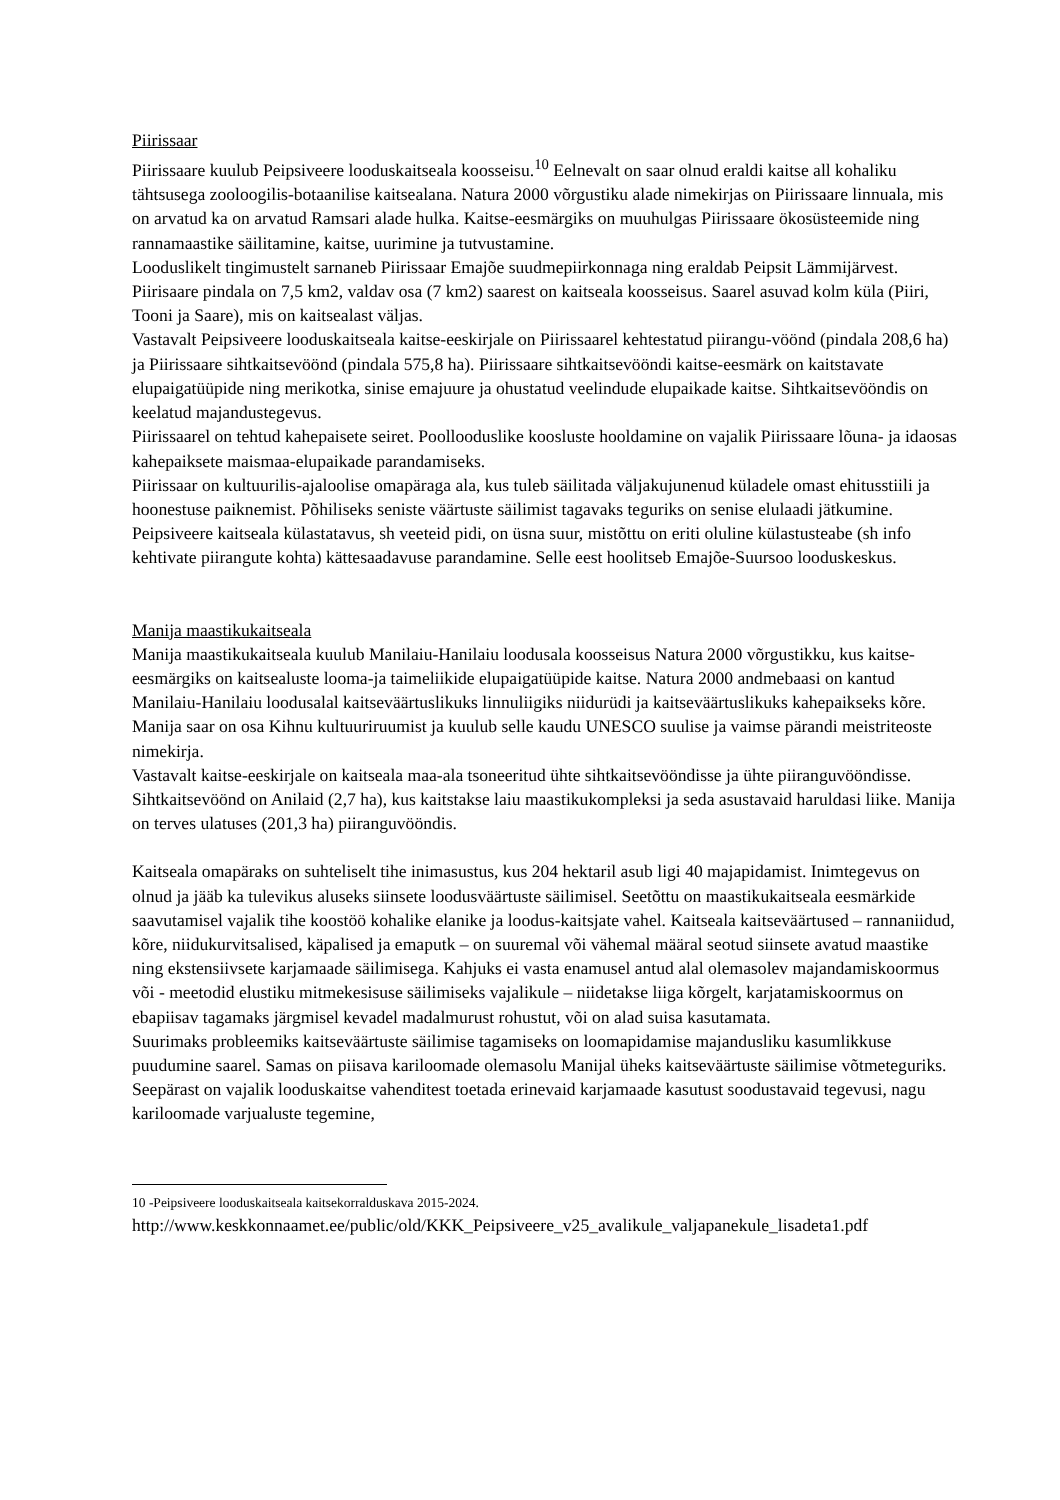Piirissaar
Piirissaare kuulub Peipsiveere looduskaitseala koosseisu.<sup>10</sup> Eelnevalt on saar olnud eraldi kaitse all kohaliku tähtsusega zooloogilis-botaanilise kaitsealana. Natura 2000 võrgustiku alade nimekirjas on Piirissaare linnuala, mis on arvatud ka on arvatud Ramsari alade hulka. Kaitse-eesmärgiks on muuhulgas Piirissaare ökosüsteemide ning rannamaastike säilitamine, kaitse, uurimine ja tutvustamine.
Looduslikelt tingimustelt sarnaneb Piirissaar Emajõe suudmepiirkonnaga ning eraldab Peipsit Lämmijärvest. Piirisaare pindala on 7,5 km2, valdav osa (7 km2) saarest on kaitseala koosseisus. Saarel asuvad kolm küla (Piiri, Tooni ja Saare), mis on kaitsealast väljas.
Vastavalt Peipsiveere looduskaitseala kaitse-eeskirjale on Piirissaarel kehtestatud piirangu-vöönd (pindala 208,6 ha) ja Piirissaare sihtkaitsevöönd (pindala 575,8 ha). Piirissaare sihtkaitsevööndi kaitse-eesmärk on kaitstavate elupaigatüüpide ning merikotka, sinise emajuure ja ohustatud veelindude elupaikade kaitse. Sihtkaitsevööndis on keelatud majandustegevus.
Piirissaarel on tehtud kahepaisete seiret. Poollooduslike koosluste hooldamine on vajalik Piirissaare lõuna- ja idaosas kahepaiksete maismaa-elupaikade parandamiseks.
Piirissaar on kultuurilis-ajaloolise omapäraga ala, kus tuleb säilitada väljakujunenud küladele omast ehitusstiili ja hoonestuse paiknemist. Põhiliseks seniste väärtuste säilimist tagavaks teguriks on senise elulaadi jätkumine.
Peipsiveere kaitseala külastatavus, sh veeteid pidi, on üsna suur, mistõttu on eriti oluline külastusteabe (sh info kehtivate piirangute kohta) kättesaadavuse parandamine. Selle eest hoolitseb Emajõe-Suursoo looduskeskus.
Manija maastikukaitseala
Manija maastikukaitseala kuulub Manilaiu-Hanilaiu loodusala koosseisus Natura 2000 võrgustikku, kus kaitse-eesmärgiks on kaitsealuste looma-ja taimeliikide elupaigatüüpide kaitse. Natura 2000 andmebaasi on kantud Manilaiu-Hanilaiu loodusalal kaitseväärtuslikuks linnuliigiks niidurüdi ja kaitseväärtuslikuks kahepaikseks kõre.
Manija saar on osa Kihnu kultuuriruumist ja kuulub selle kaudu UNESCO suulise ja vaimse pärandi meistriteoste nimekirja.
Vastavalt kaitse-eeskirjale on kaitseala maa-ala tsoneeritud ühte sihtkaitsevööndisse ja ühte piiranguvööndisse. Sihtkaitsevöönd on Anilaid (2,7 ha), kus kaitstakse laiu maastikukompleksi ja seda asustavaid haruldasi liike. Manija on terves ulatuses (201,3 ha) piiranguvööndis.
Kaitseala omapäraks on suhteliselt tihe inimasustus, kus 204 hektaril asub ligi 40 majapidamist. Inimtegevus on olnud ja jääb ka tulevikus aluseks siinsete loodusväärtuste säilimisel. Seetõttu on maastikukaitseala eesmärkide saavutamisel vajalik tihe koostöö kohalike elanike ja loodus-kaitsjate vahel. Kaitseala kaitseväärtused – rannaniidud, kõre, niidukurvitsalised, käpalised ja emaputk – on suuremal või vähemal määral seotud siinsete avatud maastike ning ekstensiivsete karjamaade säilimisega. Kahjuks ei vasta enamusel antud alal olemasolev majandamiskoormus või - meetodid elustiku mitmekesisuse säilimiseks vajalikule – niidetakse liiga kõrgelt, karjatamiskoormus on ebapiisav tagamaks järgmisel kevadel madalmurust rohustut, või on alad suisa kasutamata.
Suurimaks probleemiks kaitseväärtuste säilimise tagamiseks on loomapidamise majandusliku kasumlikkuse puudumine saarel. Samas on piisava kariloomade olemasolu Manijal üheks kaitseväärtuste säilimise võtmeteguriks. Seepärast on vajalik looduskaitse vahenditest toetada erinevaid karjamaade kasutust soodustavaid tegevusi, nagu kariloomade varjualuste tegemine,
10 -Peipsiveere looduskaitseala kaitsekorralduskava 2015-2024.
http://www.keskkonnaamet.ee/public/old/KKK_Peipsiveere_v25_avalikule_valjapanekule_lisadeta1.pdf